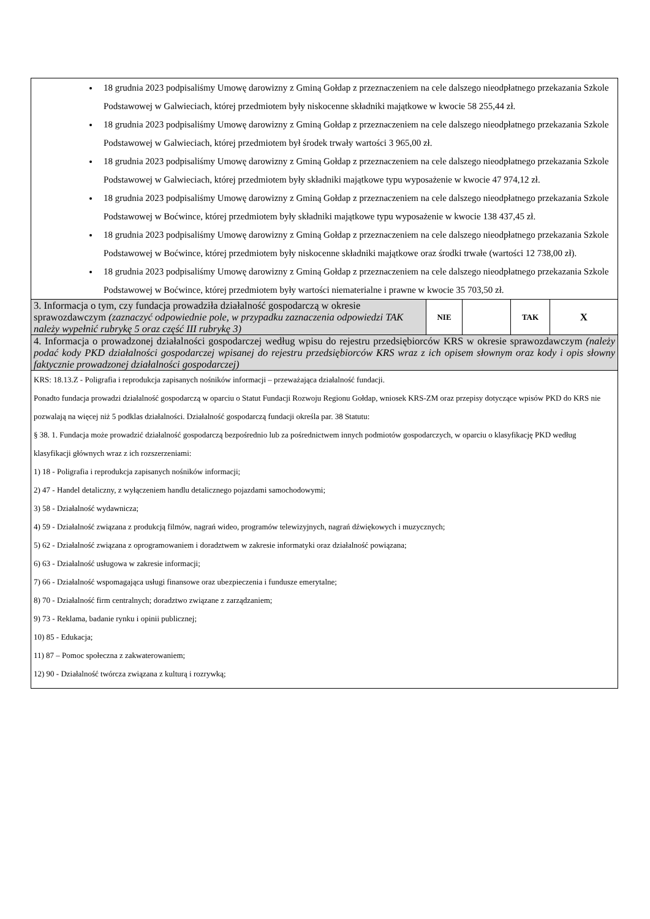| 18 grudnia 2023 podpisaliśmy Umowę darowizny z Gminą Gołdap z przeznaczeniem na cele dalszego nieodpłatnego przekazania Szkole Podstawowej w Galwieciach, której przedmiotem były niskocenne składniki majątkowe w kwocie 58 255,44 zł. 18 grudnia 2023 podpisaliśmy Umowę darowizny z Gminą Gołdap z przeznaczeniem na cele dalszego nieodpłatnego przekazania Szkole Podstawowej w Galwieciach, której przedmiotem był środek trwały wartości 3 965,00 zł. 18 grudnia 2023 podpisaliśmy Umowę darowizny z Gminą Gołdap z przeznaczeniem na cele dalszego nieodpłatnego przekazania Szkole Podstawowej w Galwieciach, której przedmiotem były składniki majątkowe typu wyposażenie w kwocie 47 974,12 zł. 18 grudnia 2023 podpisaliśmy Umowę darowizny z Gminą Gołdap z przeznaczeniem na cele dalszego nieodpłatnego przekazania Szkole Podstawowej w Boćwince, której przedmiotem były składniki majątkowe typu wyposażenie w kwocie 138 437,45 zł. 18 grudnia 2023 podpisaliśmy Umowę darowizny z Gminą Gołdap z przeznaczeniem na cele dalszego nieodpłatnego przekazania Szkole Podstawowej w Boćwince, której przedmiotem były niskocenne składniki majątkowe oraz środki trwałe (wartości 12 738,00 zł). 18 grudnia 2023 podpisaliśmy Umowę darowizny z Gminą Gołdap z przeznaczeniem na cele dalszego nieodpłatnego przekazania Szkole Podstawowej w Boćwince, której przedmiotem były wartości niematerialne i prawne w kwocie 35 703,50 zł. | | | | |
| 3. Informacja o tym, czy fundacja prowadziła działalność gospodarczą w okresie sprawozdawczym (zaznaczyć odpowiednie pole, w przypadku zaznaczenia odpowiedzi TAK należy wypełnić rubrykę 5 oraz część III rubrykę 3) | NIE | | TAK | X |
| 4. Informacja o prowadzonej działalności gospodarczej według wpisu do rejestru przedsiębiorców KRS w okresie sprawozdawczym (należy podać kody PKD działalności gospodarczej wpisanej do rejestru przedsiębiorców KRS wraz z ich opisem słownym oraz kody i opis słowny faktycznie prowadzonej działalności gospodarczej) | | | | |
| KRS: 18.13.Z - Poligrafia i reprodukcja zapisanych nośników informacji – przeważająca działalność fundacji. Ponadto fundacja prowadzi działalność gospodarczą w oparciu o Statut Fundacji Rozwoju Regionu Gołdap, wniosek KRS-ZM oraz przepisy dotyczące wpisów PKD do KRS nie pozwalają na więcej niż 5 podklas działalności. Działalność gospodarczą fundacji określa par. 38 Statutu: § 38. 1. Fundacja może prowadzić działalność gospodarczą bezpośrednio lub za pośrednictwem innych podmiotów gospodarczych, w oparciu o klasyfikację PKD według klasyfikacji głównych wraz z ich rozszerzeniami: 1) 18 - Poligrafia i reprodukcja zapisanych nośników informacji; 2) 47 - Handel detaliczny, z wyłączeniem handlu detalicznego pojazdami samochodowymi; 3) 58 - Działalność wydawnicza; 4) 59 - Działalność związana z produkcją filmów, nagrań wideo, programów telewizyjnych, nagrań dźwiękowych i muzycznych; 5) 62 - Działalność związana z oprogramowaniem i doradztwem w zakresie informatyki oraz działalność powiązana; 6) 63 - Działalność usługowa w zakresie informacji; 7) 66 - Działalność wspomagająca usługi finansowe oraz ubezpieczenia i fundusze emerytalne; 8) 70 - Działalność firm centralnych; doradztwo związane z zarządzaniem; 9) 73 - Reklama, badanie rynku i opinii publicznej; 10) 85 - Edukacja; 11) 87 – Pomoc społeczna z zakwaterowaniem; 12) 90 - Działalność twórcza związana z kulturą i rozrywką; | | | | |